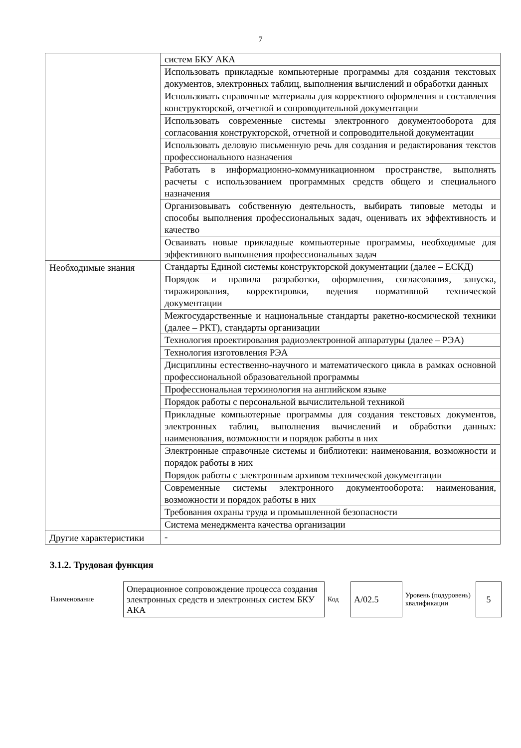7
| | систем БКУ АКА |
| | Использовать прикладные компьютерные программы для создания текстовых документов, электронных таблиц, выполнения вычислений и обработки данных |
| | Использовать справочные материалы для корректного оформления и составления конструкторской, отчетной и сопроводительной документации |
| | Использовать современные системы электронного документооборота для согласования конструкторской, отчетной и сопроводительной документации |
| | Использовать деловую письменную речь для создания и редактирования текстов профессионального назначения |
| | Работать в информационно-коммуникационном пространстве, выполнять расчеты с использованием программных средств общего и специального назначения |
| | Организовывать собственную деятельность, выбирать типовые методы и способы выполнения профессиональных задач, оценивать их эффективность и качество |
| | Осваивать новые прикладные компьютерные программы, необходимые для эффективного выполнения профессиональных задач |
| Необходимые знания | Стандарты Единой системы конструкторской документации (далее – ЕСКД) |
| | Порядок и правила разработки, оформления, согласования, запуска, тиражирования, корректировки, ведения нормативной технической документации |
| | Межгосударственные и национальные стандарты ракетно-космической техники (далее – РКТ), стандарты организации |
| | Технология проектирования радиоэлектронной аппаратуры (далее – РЭА) |
| | Технология изготовления РЭА |
| | Дисциплины естественно-научного и математического цикла в рамках основной профессиональной образовательной программы |
| | Профессиональная терминология на английском языке |
| | Порядок работы с персональной вычислительной техникой |
| | Прикладные компьютерные программы для создания текстовых документов, электронных таблиц, выполнения вычислений и обработки данных: наименования, возможности и порядок работы в них |
| | Электронные справочные системы и библиотеки: наименования, возможности и порядок работы в них |
| | Порядок работы с электронным архивом технической документации |
| | Современные системы электронного документооборота: наименования, возможности и порядок работы в них |
| | Требования охраны труда и промышленной безопасности |
| | Система менеджмента качества организации |
| Другие характеристики | - |
3.1.2. Трудовая функция
| Наименование | Операционное сопровождение процесса создания электронных средств и электронных систем БКУ АКА | Код | А/02.5 | Уровень (подуровень) квалификации | 5 |